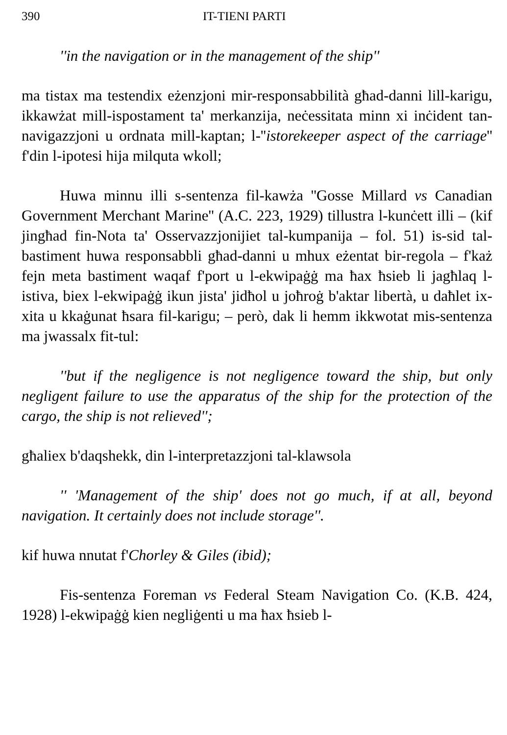390 IT-TIENI PARTI
''in the navigation or in the management of the ship''
ma tistax ma testendix eżenzjoni mir-responsabbilità għad-danni lill-karigu, ikkawżat mill-ispostament ta' merkanzija, neċessitata minn xi inċident tan-navigazzjoni u ordnata mill-kaptan; l-''istorekeeper aspect of the carriage'' f'din l-ipotesi hija milquta wkoll;
Huwa minnu illi s-sentenza fil-kawża ''Gosse Millard vs Canadian Government Merchant Marine'' (A.C. 223, 1929) tillustra l-kunċett illi – (kif jingħad fin-Nota ta' Osservazzjonijiet tal-kumpanija – fol. 51) is-sid tal-bastiment huwa responsabbli għad-danni u mhux eżentat bir-regola – f'każ fejn meta bastiment waqaf f'port u l-ekwipaġġ ma ħax ħsieb li jagħlaq l-istiva, biex l-ekwipaġġ ikun jista' jidħol u joħroġ b'aktar libertà, u daħlet ix-xita u kkaġunat ħsara fil-karigu; – però, dak li hemm ikkwotat mis-sentenza ma jwassalx fit-tul:
''but if the negligence is not negligence toward the ship, but only negligent failure to use the apparatus of the ship for the protection of the cargo, the ship is not relieved'';
għaliex b'daqshekk, din l-interpretazzjoni tal-klawsola
'' 'Management of the ship' does not go much, if at all, beyond navigation. It certainly does not include storage''.
kif huwa nnutat f'Chorley & Giles (ibid);
Fis-sentenza Foreman vs Federal Steam Navigation Co. (K.B. 424, 1928) l-ekwipaġġ kien negliġenti u ma ħax ħsieb l-